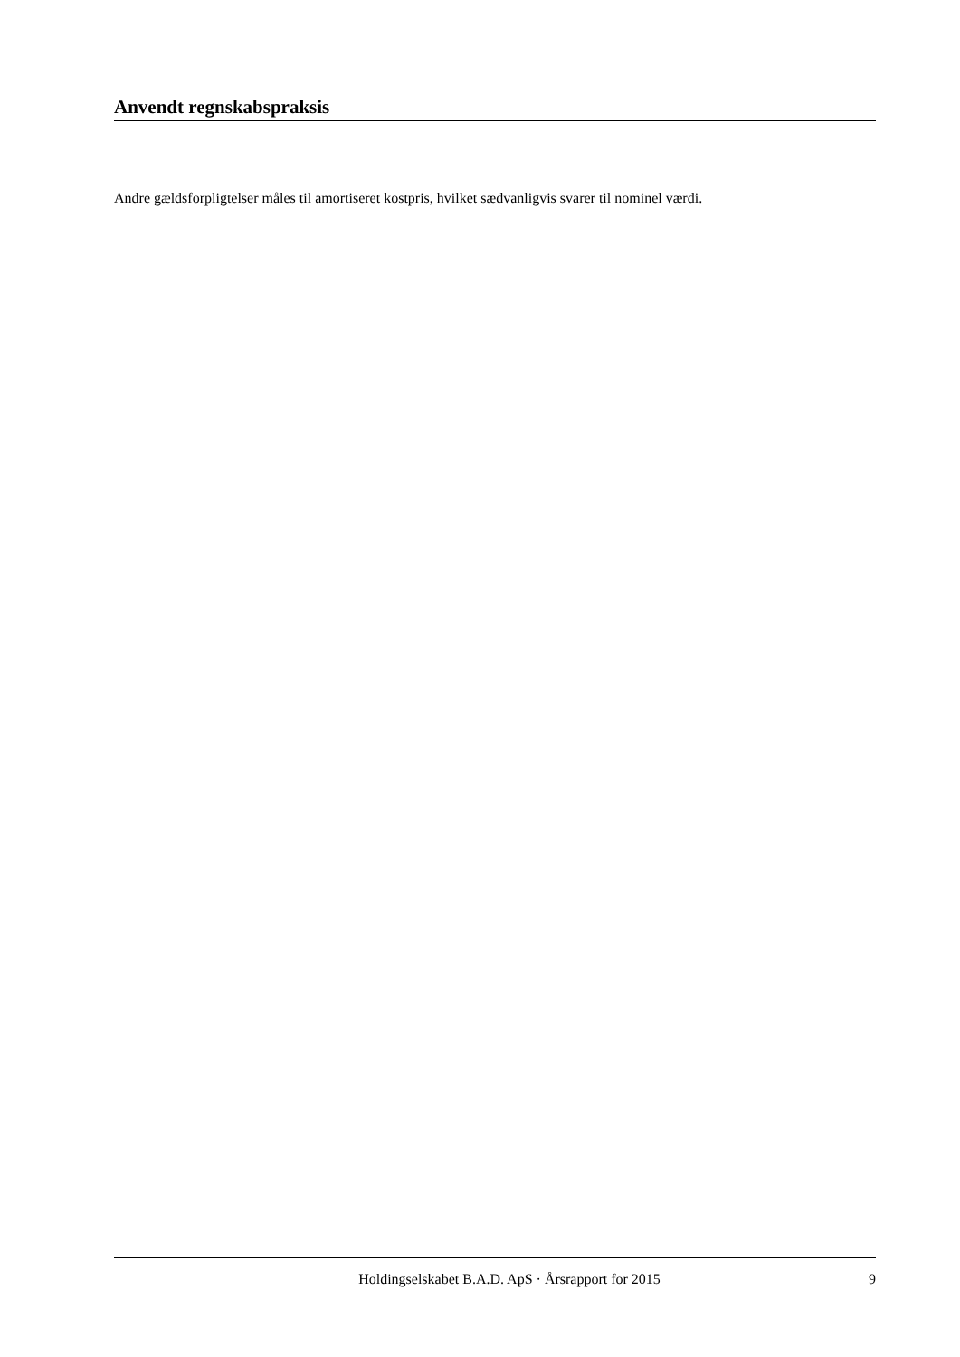Anvendt regnskabspraksis
Andre gældsforpligtelser måles til amortiseret kostpris, hvilket sædvanligvis svarer til nominel værdi.
Holdingselskabet B.A.D. ApS · Årsrapport for 2015 9